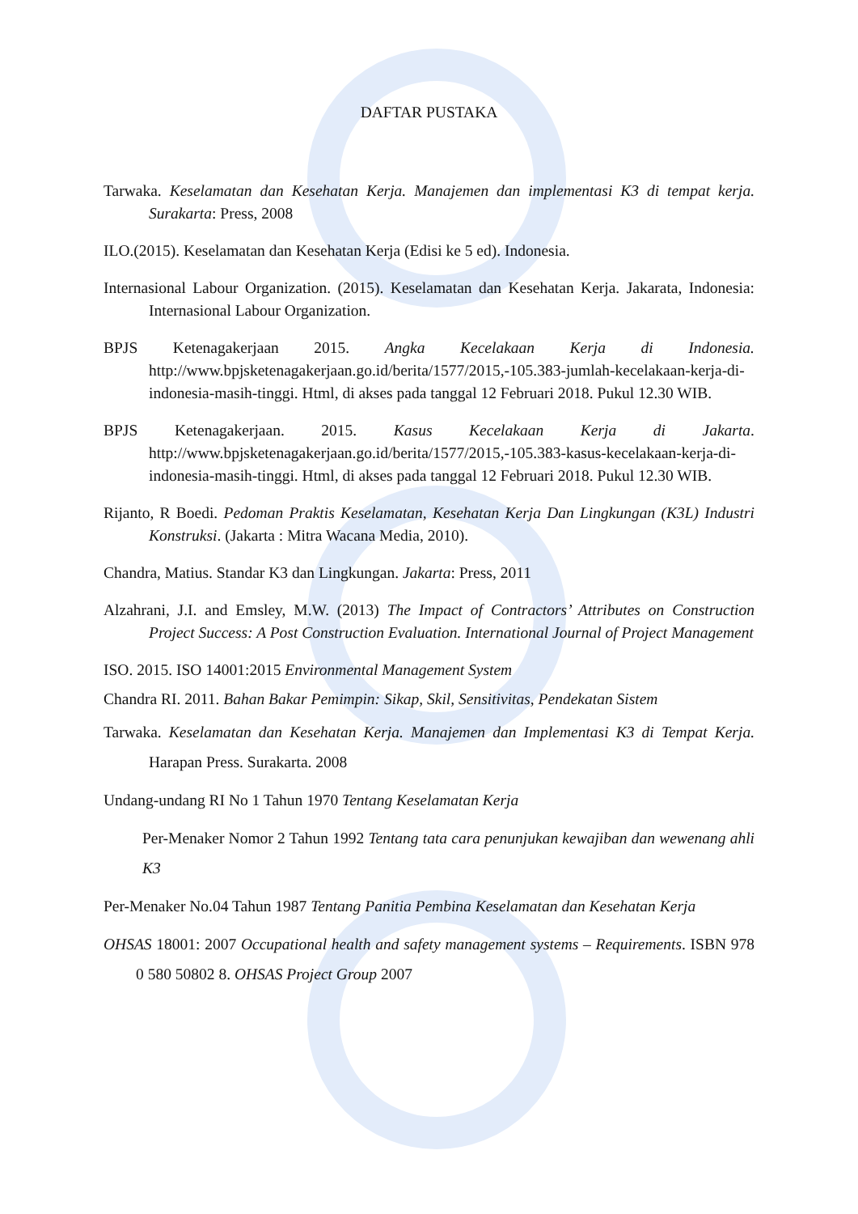DAFTAR PUSTAKA
Tarwaka. Keselamatan dan Kesehatan Kerja. Manajemen dan implementasi K3 di tempat kerja. Surakarta: Press, 2008
ILO.(2015). Keselamatan dan Kesehatan Kerja (Edisi ke 5 ed). Indonesia.
Internasional Labour Organization. (2015). Keselamatan dan Kesehatan Kerja. Jakarata, Indonesia: Internasional Labour Organization.
BPJS Ketenagakerjaan 2015. Angka Kecelakaan Kerja di Indonesia. http://www.bpjsketenagakerjaan.go.id/berita/1577/2015,-105.383-jumlah-kecelakaan-kerja-di-indonesia-masih-tinggi. Html, di akses pada tanggal 12 Februari 2018. Pukul 12.30 WIB.
BPJS Ketenagakerjaan. 2015. Kasus Kecelakaan Kerja di Jakarta. http://www.bpjsketenagakerjaan.go.id/berita/1577/2015,-105.383-kasus-kecelakaan-kerja-di-indonesia-masih-tinggi. Html, di akses pada tanggal 12 Februari 2018. Pukul 12.30 WIB.
Rijanto, R Boedi. Pedoman Praktis Keselamatan, Kesehatan Kerja Dan Lingkungan (K3L) Industri Konstruksi. (Jakarta : Mitra Wacana Media, 2010).
Chandra, Matius. Standar K3 dan Lingkungan. Jakarta: Press, 2011
Alzahrani, J.I. and Emsley, M.W. (2013) The Impact of Contractors’ Attributes on Construction Project Success: A Post Construction Evaluation. International Journal of Project Management
ISO. 2015. ISO 14001:2015 Environmental Management System
Chandra RI. 2011. Bahan Bakar Pemimpin: Sikap, Skil, Sensitivitas, Pendekatan Sistem
Tarwaka. Keselamatan dan Kesehatan Kerja. Manajemen dan Implementasi K3 di Tempat Kerja. Harapan Press. Surakarta. 2008
Undang-undang RI No 1 Tahun 1970 Tentang Keselamatan Kerja
Per-Menaker Nomor 2 Tahun 1992 Tentang tata cara penunjukan kewajiban dan wewenang ahli K3
Per-Menaker No.04 Tahun 1987 Tentang Panitia Pembina Keselamatan dan Kesehatan Kerja
OHSAS 18001: 2007 Occupational health and safety management systems – Requirements. ISBN 978 0 580 50802 8. OHSAS Project Group 2007